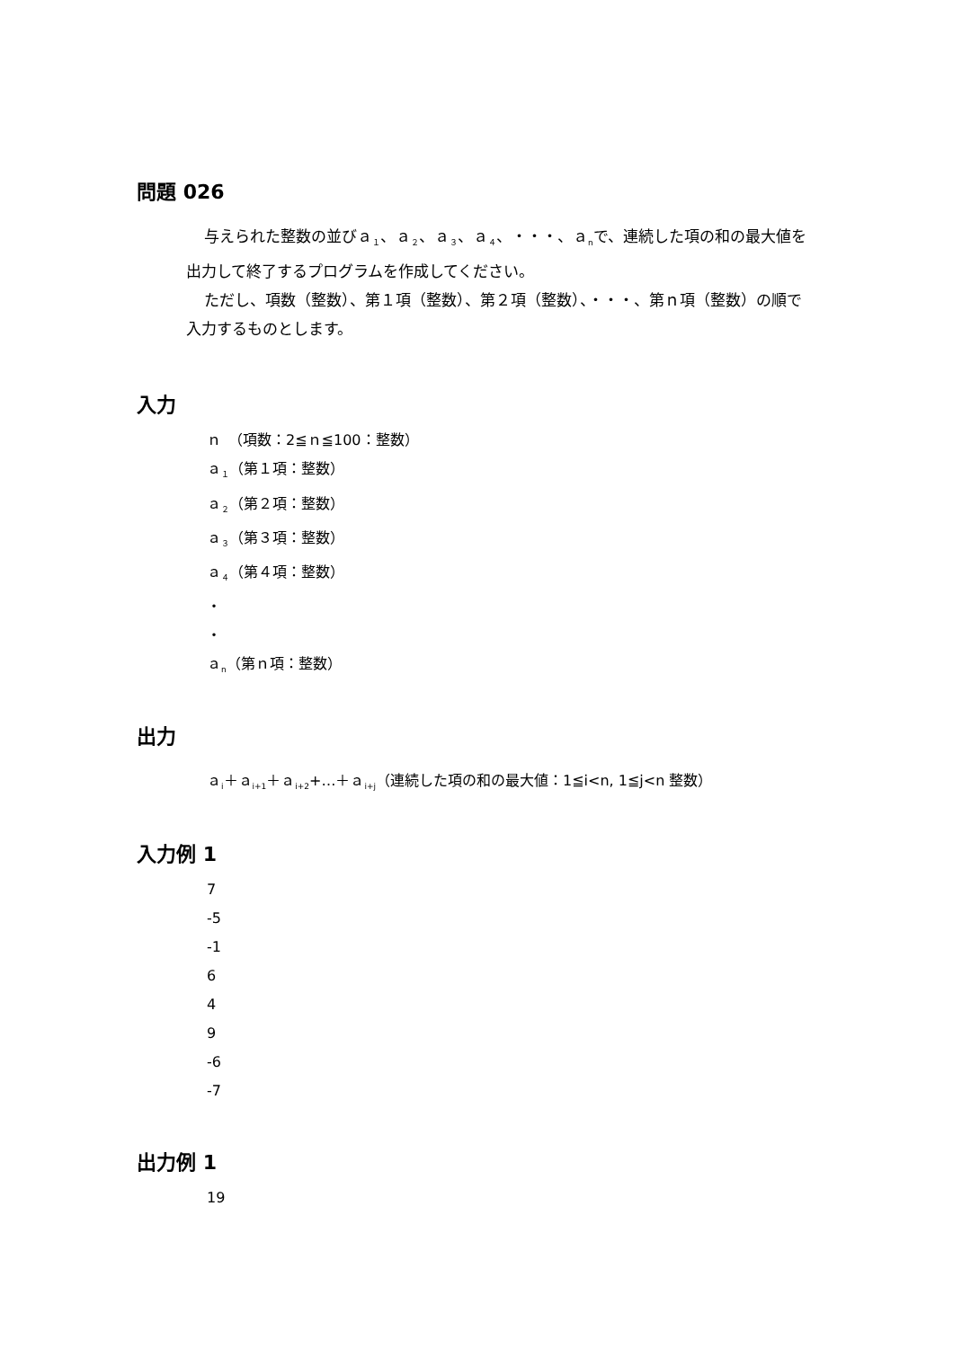問題 026
与えられた整数の並びａ<sub>１</sub>、ａ<sub>２</sub>、ａ<sub>３</sub>、ａ<sub>４</sub>、・・・、ａ<sub>n</sub>で、連続した項の和の最大値を出力して終了するプログラムを作成してください。
ただし、項数（整数）、第１項（整数）、第２項（整数）、・・・、第ｎ項（整数）の順で入力するものとします。
入力
ｎ　（項数：2≦ｎ≦100：整数）
ａ<sub>１</sub>（第１項：整数）
ａ<sub>２</sub>（第２項：整数）
ａ<sub>３</sub>（第３項：整数）
ａ<sub>４</sub>（第４項：整数）
・
・
ａ<sub>n</sub>（第ｎ項：整数）
出力
ａ<sub>i</sub>＋ａ<sub>i+1</sub>＋ａ<sub>i+2</sub>+…＋ａ<sub>i+j</sub>（連続した項の和の最大値：1≦i<n, 1≦j<n 整数）
入力例 1
7
-5
-1
6
4
9
-6
-7
出力例 1
19